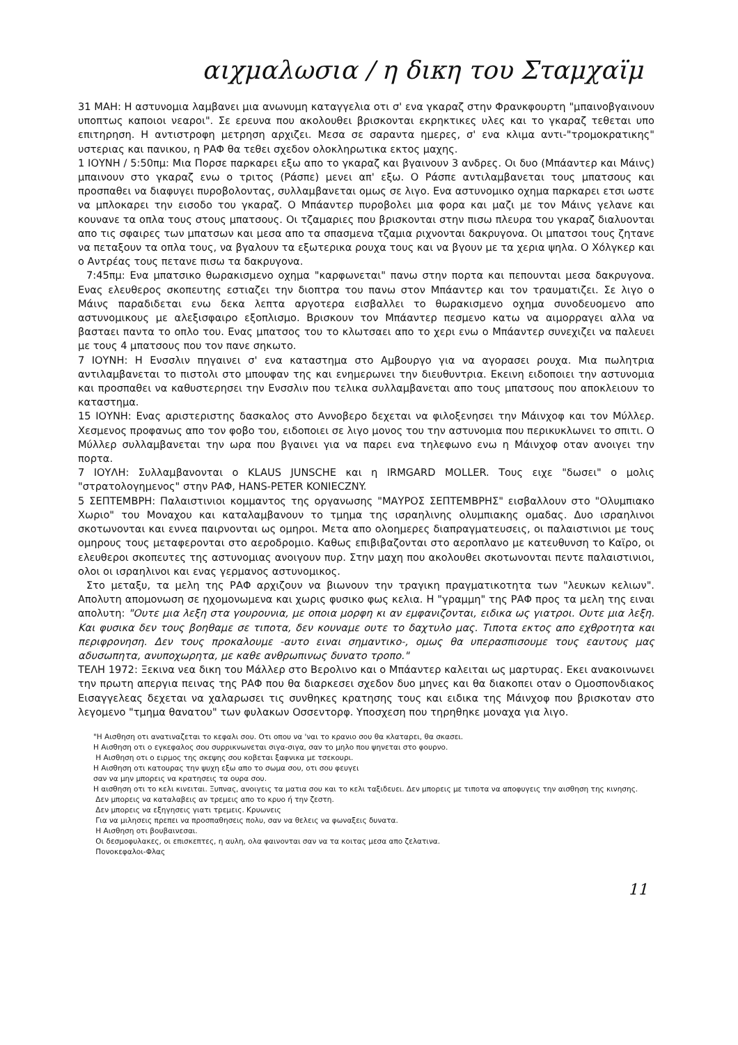αιχμαλωσια / η δικη του Σταμχαϊμ
31 ΜΑΗ: Η αστυνομια λαμβανει μια ανωνυμη καταγγελια οτι σ' ενα γκαραζ στην Φρανκφουρτη "μπαινοβγαινουν υποπτως καποιοι νεαροι". Σε ερευνα που ακολουθει βρισκονται εκρηκτικες υλες και το γκαραζ τεθεται υπο επιτηρηση. Η αντιστροφη μετρηση αρχιζει. Μεσα σε σαραντα ημερες, σ' ενα κλιμα αντι-"τρομοκρατικης" υστεριας και πανικου, η ΡΑΦ θα τεθει σχεδον ολοκληρωτικα εκτος μαχης.
1 ΙΟΥΝΗ / 5:50πμ: Μια Πορσε παρκαρει εξω απο το γκαραζ και βγαινουν 3 ανδρες. Οι δυο (Μπάαντερ και Μάινς) μπαινουν στο γκαραζ ενω ο τριτος (Ράσπε) μενει απ' εξω. Ο Ράσπε αντιλαμβανεται τους μπατσους και προσπαθει να διαφυγει πυροβολοντας, συλλαμβανεται ομως σε λιγο. Ενα αστυνομικο οχημα παρκαρει ετσι ωστε να μπλοκαρει την εισοδο του γκαραζ. Ο Μπάαντερ πυροβολει μια φορα και μαζι με τον Μάινς γελανε και κουνανε τα οπλα τους στους μπατσους. Οι τζαμαριες που βρισκονται στην πισω πλευρα του γκαραζ διαλυονται απο τις σφαιρες των μπατσων και μεσα απο τα σπασμενα τζαμια ριχνονται δακρυγονα. Οι μπατσοι τους ζητανε να πεταξουν τα οπλα τους, να βγαλουν τα εξωτερικα ρουχα τους και να βγουν με τα χερια ψηλα. Ο Χόλγκερ και ο Αντρέας τους πετανε πισω τα δακρυγονα.
7:45πμ: Ενα μπατσικο θωρακισμενο οχημα "καρφωνεται" πανω στην πορτα και πεπουνται μεσα δακρυγονα. Ενας ελευθερος σκοπευτης εστιαζει την διοπτρα του πανω στον Μπάαντερ και τον τραυματιζει. Σε λιγο ο Μάινς παραδιδεται ενω δεκα λεπτα αργοτερα εισβαλλει το θωρακισμενο οχημα συνοδευομενο απο αστυνομικους με αλεξισφαιρο εξοπλισμο. Βρισκουν τον Μπάαντερ πεσμενο κατω να αιμορραγει αλλα να βασταει παντα το οπλο του. Ενας μπατσος του το κλωτσαει απο το χερι ενω ο Μπάαντερ συνεχιζει να παλευει με τους 4 μπατσους που τον πανε σηκωτο.
7 ΙΟΥΝΗ: Η Ενσσλιν πηγαινει σ' ενα καταστημα στο Αμβουργο για να αγορασει ρουχα. Μια πωλητρια αντιλαμβανεται το πιστολι στο μπουφαν της και ενημερωνει την διευθυντρια. Εκεινη ειδοποιει την αστυνομια και προσπαθει να καθυστερησει την Ενσσλιν που τελικα συλλαμβανεται απο τους μπατσους που αποκλειουν το καταστημα.
15 ΙΟΥΝΗ: Ενας αριστεριστης δασκαλος στο Αννοβερο δεχεται να φιλοξενησει την Μάινχοφ και τον Μύλλερ. Χεσμενος προφανως απο τον φοβο του, ειδοποιει σε λιγο μονος του την αστυνομια που περικυκλωνει το σπιτι. Ο Μύλλερ συλλαμβανεται την ωρα που βγαινει για να παρει ενα τηλεφωνο ενω η Μάινχοφ οταν ανοιγει την πορτα.
7 ΙΟΥΛΗ: Συλλαμβανονται ο KLAUS JUNSCHE και η IRMGARD MOLLER. Τους ειχε "δωσει" ο μολις "στρατολογημενος" στην ΡΑΦ, HANS-PETER KONIECZNY.
5 ΣΕΠΤΕΜΒΡΗ: Παλαιστινιοι κομμαντος της οργανωσης "ΜΑΥΡΟΣ ΣΕΠΤΕΜΒΡΗΣ" εισβαλλουν στο "Ολυμπιακο Χωριο" του Μοναχου και καταλαμβανουν το τμημα της ισραηλινης ολυμπιακης ομαδας. Δυο ισραηλινοι σκοτωνονται και εννεα παιρνονται ως ομηροι. Μετα απο ολοημερες διαπραγματευσεις, οι παλαιστινιοι με τους ομηρους τους μεταφερονται στο αεροδρομιο. Καθως επιβιβαζονται στο αεροπλανο με κατευθυνση το Καϊρο, οι ελευθεροι σκοπευτες της αστυνομιας ανοιγουν πυρ. Στην μαχη που ακολουθει σκοτωνονται πεντε παλαιστινιοι, ολοι οι ισραηλινοι και ενας γερμανος αστυνομικος.
Στο μεταξυ, τα μελη της ΡΑΦ αρχιζουν να βιωνουν την τραγικη πραγματικοτητα των "λευκων κελιων". Απολυτη απομονωση σε ηχομονωμενα και χωρις φυσικο φως κελια. Η "γραμμη" της ΡΑΦ προς τα μελη της ειναι απολυτη: "Ουτε μια λεξη στα γουρουνια, με οποια μορφη κι αν εμφανιζονται, ειδικα ως γιατροι. Ουτε μια λεξη. Και φυσικα δεν τους βοηθαμε σε τιποτα, δεν κουναμε ουτε το δαχτυλο μας. Τιποτα εκτος απο εχθροτητα και περιφρονηση. Δεν τους προκαλουμε -αυτο ειναι σημαντικο-, ομως θα υπερασπισουμε τους εαυτους μας αδυσωπητα, ανυποχωρητα, με καθε ανθρωπινως δυνατο τροπο."
ΤΕΛΗ 1972: Ξεκινα νεα δικη του Μάλλερ στο Βερολινο και ο Μπάαντερ καλειται ως μαρτυρας. Εκει ανακοινωνει την πρωτη απεργια πεινας της ΡΑΦ που θα διαρκεσει σχεδον δυο μηνες και θα διακοπει οταν ο Ομοσπονδιακος Εισαγγελεας δεχεται να χαλαρωσει τις συνθηκες κρατησης τους και ειδικα της Μάινχοφ που βρισκοταν στο λεγομενο "τμημα θανατου" των φυλακων Οσσεντορφ. Υποσχεση που τηρηθηκε μοναχα για λιγο.
"Η Αισθηση οτι ανατιναζεται το κεφαλι σου. Οτι οπου να 'ναι το κρανιο σου θα κλαταρει, θα σκασει.
Η Αισθηση οτι ο εγκεφαλος σου συρρικνωνεται σιγα-σιγα, σαν το μηλο που ψηνεται στο φουρνο.
Η Αισθηση οτι ο ειρμος της σκεψης σου κοβεται ξαφνικα με τσεκουρι.
Η Αισθηση οτι κατουρας την ψυχη εξω απο το σωμα σου, οτι σου φευγει
σαν να μην μπορεις να κρατησεις τα ουρα σου.
Η αισθηση οτι το κελι κινειται. Ξυπνας, ανοιγεις τα ματια σου και το κελι ταξιδευει. Δεν μπορεις με τιποτα να αποφυγεις την αισθηση της κινησης.
Δεν μπορεις να καταλαβεις αν τρεμεις απο το κρυο ή την ζεστη.
Δεν μπορεις να εξηγησεις γιατι τρεμεις. Κρυωνεις
Για να μιλησεις πρεπει να προσπαθησεις πολυ, σαν να θελεις να φωναξεις δυνατα.
Η Αισθηση οτι βουβαινεσαι.
Οι δεσμοφυλακες, οι επισκεπτες, η αυλη, ολα φαινονται σαν να τα κοιτας μεσα απο ζελατινα.
Πονοκεφαλοι-Φλας
11